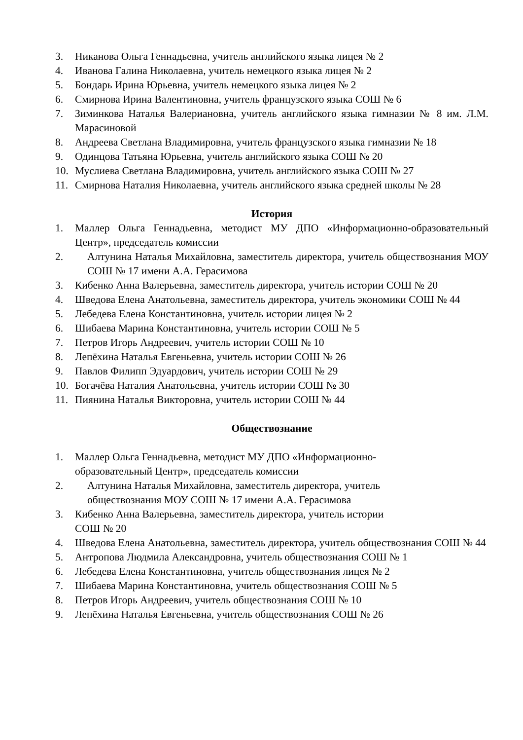3. Никанова Ольга Геннадьевна, учитель английского языка лицея № 2
4. Иванова Галина Николаевна, учитель немецкого языка лицея № 2
5. Бондарь Ирина Юрьевна, учитель немецкого языка лицея № 2
6. Смирнова Ирина Валентиновна, учитель французского языка СОШ № 6
7. Зиминкова Наталья Валериановна, учитель английского языка гимназии № 8 им. Л.М. Марасиновой
8. Андреева Светлана Владимировна, учитель французского языка гимназии № 18
9. Одинцова Татьяна Юрьевна, учитель английского языка СОШ № 20
10. Муслиева Светлана Владимировна, учитель английского языка СОШ № 27
11. Смирнова Наталия Николаевна, учитель английского языка средней школы № 28
История
1. Маллер Ольга Геннадьевна, методист МУ ДПО «Информационно-образовательный Центр», председатель комиссии
2. Алтунина Наталья Михайловна, заместитель директора, учитель обществознания МОУ СОШ № 17 имени А.А. Герасимова
3. Кибенко Анна Валерьевна, заместитель директора, учитель истории СОШ № 20
4. Шведова Елена Анатольевна, заместитель директора, учитель экономики СОШ № 44
5. Лебедева Елена Константиновна, учитель истории лицея № 2
6. Шибаева Марина Константиновна, учитель истории СОШ № 5
7. Петров Игорь Андреевич, учитель истории СОШ № 10
8. Лепёхина Наталья Евгеньевна, учитель истории СОШ № 26
9. Павлов Филипп Эдуардович, учитель истории СОШ № 29
10. Богачёва Наталия Анатольевна, учитель истории СОШ № 30
11. Пиянина Наталья Викторовна, учитель истории СОШ № 44
Обществознание
1. Маллер Ольга Геннадьевна, методист МУ ДПО «Информационно-образовательный Центр», председатель комиссии
2. Алтунина Наталья Михайловна, заместитель директора, учитель обществознания МОУ СОШ № 17 имени А.А. Герасимова
3. Кибенко Анна Валерьевна, заместитель директора, учитель истории
СОШ № 20
4. Шведова Елена Анатольевна, заместитель директора, учитель обществознания СОШ № 44
5. Антропова Людмила Александровна, учитель обществознания СОШ № 1
6. Лебедева Елена Константиновна, учитель обществознания лицея № 2
7. Шибаева Марина Константиновна, учитель обществознания СОШ № 5
8. Петров Игорь Андреевич, учитель обществознания СОШ № 10
9. Лепёхина Наталья Евгеньевна, учитель обществознания СОШ № 26